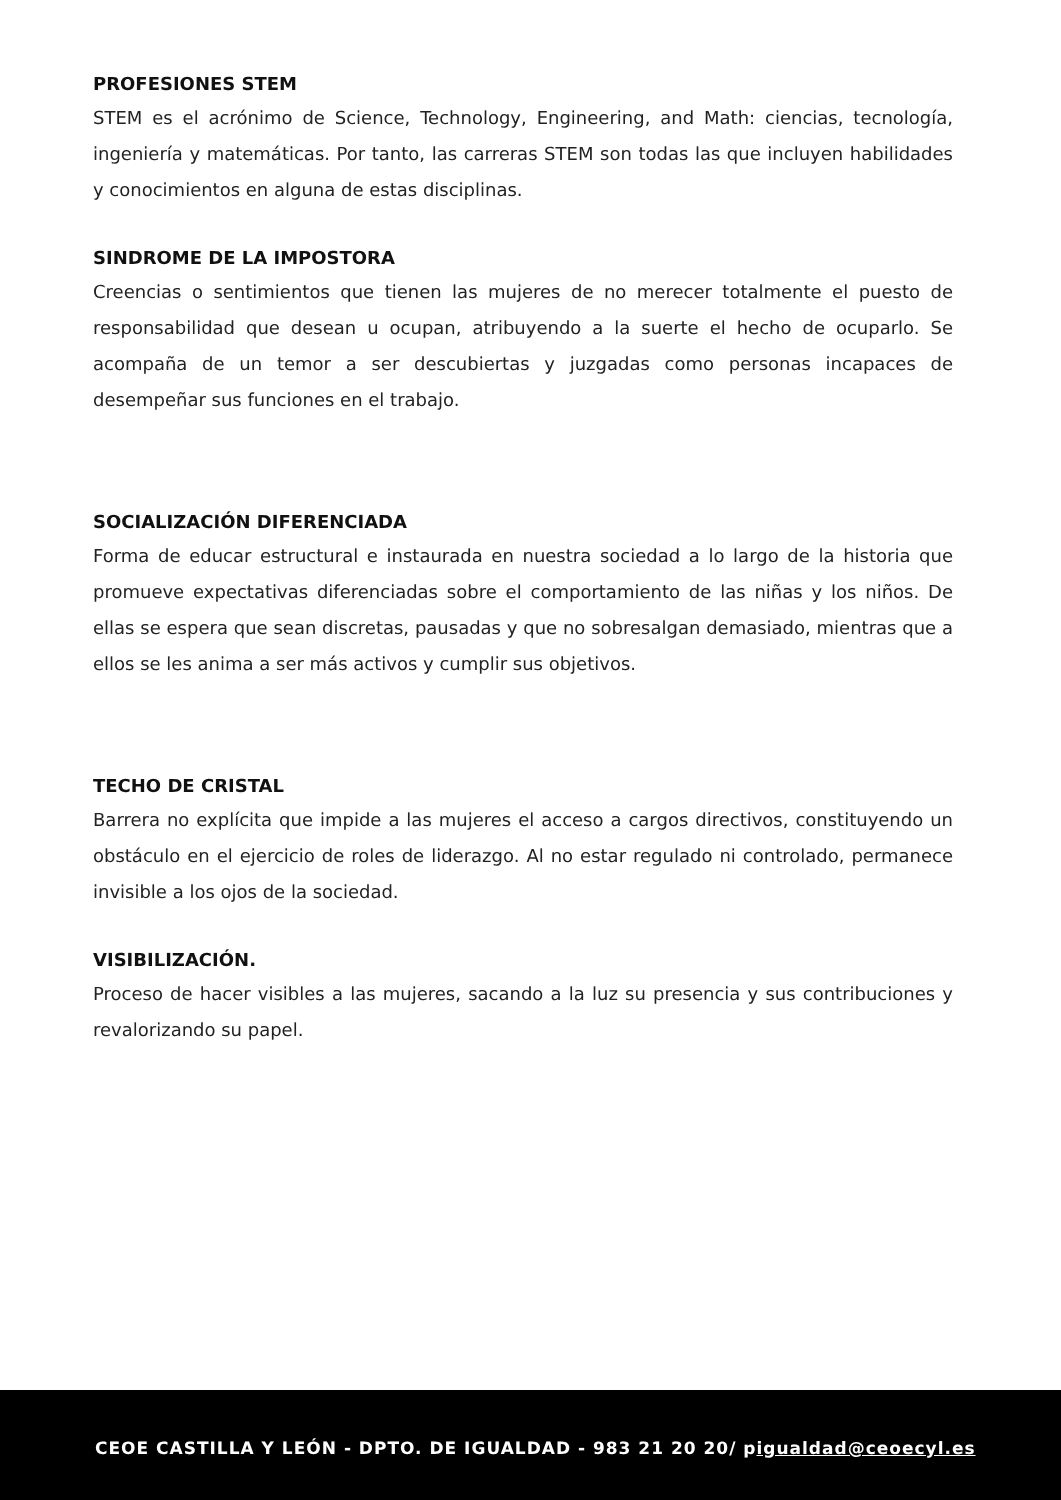PROFESIONES STEM
STEM es el acrónimo de Science, Technology, Engineering, and Math: ciencias, tecnología, ingeniería y matemáticas. Por tanto, las carreras STEM son todas las que incluyen habilidades y conocimientos en alguna de estas disciplinas.
SINDROME DE LA IMPOSTORA
Creencias o sentimientos que tienen las mujeres de no merecer totalmente el puesto de responsabilidad que desean u ocupan, atribuyendo a la suerte el hecho de ocuparlo. Se acompaña de un temor a ser descubiertas y juzgadas como personas incapaces de desempeñar sus funciones en el trabajo.
SOCIALIZACIÓN DIFERENCIADA
Forma de educar estructural e instaurada en nuestra sociedad a lo largo de la historia que promueve expectativas diferenciadas sobre el comportamiento de las niñas y los niños. De ellas se espera que sean discretas, pausadas y que no sobresalgan demasiado, mientras que a ellos se les anima a ser más activos y cumplir sus objetivos.
TECHO DE CRISTAL
Barrera no explícita que impide a las mujeres el acceso a cargos directivos, constituyendo un obstáculo en el ejercicio de roles de liderazgo. Al no estar regulado ni controlado, permanece invisible a los ojos de la sociedad.
VISIBILIZACIÓN.
Proceso de hacer visibles a las mujeres, sacando a la luz su presencia y sus contribuciones y revalorizando su papel.
CEOE CASTILLA Y LEÓN - DPTO. DE IGUALDAD - 983 21 20 20/ pigualdad@ceoecyl.es